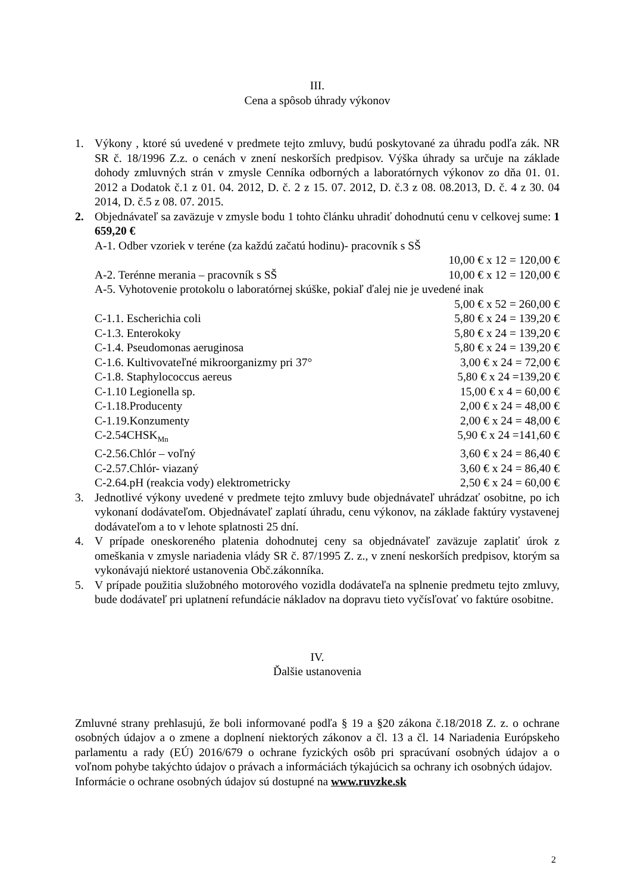III.
Cena a spôsob úhrady výkonov
1. Výkony , ktoré sú uvedené v predmete tejto zmluvy, budú poskytované za úhradu podľa zák. NR SR č. 18/1996 Z.z. o cenách v znení neskorších predpisov. Výška úhrady sa určuje na základe dohody zmluvných strán v zmysle Cenníka odborných a laboratórnych výkonov zo dňa 01. 01. 2012 a Dodatok č.1 z 01. 04. 2012, D. č. 2 z 15. 07. 2012, D. č.3 z 08. 08.2013, D. č. 4 z 30. 04 2014, D. č.5 z 08. 07. 2015.
2. Objednávateľ sa zaväzuje v zmysle bodu 1 tohto článku uhradiť dohodnutú cenu v celkovej sume: 1 659,20 €
A-1. Odber vzoriek v teréne (za každú začatú hodinu)- pracovník s SŠ
10,00 € x 12 = 120,00 €
A-2. Terénne merania – pracovník s SŠ 10,00 € x 12 = 120,00 €
A-5. Vyhotovenie protokolu o laboratórnej skúške, pokiaľ ďalej nie je uvedené inak
5,00 € x 52 = 260,00 €
C-1.1. Escherichia coli 5,80 € x 24 = 139,20 €
C-1.3. Enterokoky 5,80 € x 24 = 139,20 €
C-1.4. Pseudomonas aeruginosa 5,80 € x 24 = 139,20 €
C-1.6. Kultivovateľné mikroorganizmy pri 37° 3,00 € x 24 = 72,00 €
C-1.8. Staphylococcus aereus 5,80 € x 24 =139,20 €
C-1.10 Legionella sp. 15,00 € x 4 = 60,00 €
C-1.18.Producenty 2,00 € x 24 = 48,00 €
C-1.19.Konzumenty 2,00 € x 24 = 48,00 €
C-2.54CHSK<sub>Mn</sub> 5,90 € x 24 =141,60 €
C-2.56.Chlór – voľný 3,60 € x 24 = 86,40 €
C-2.57.Chlór- viazaný 3,60 € x 24 = 86,40 €
C-2.64.pH (reakcia vody) elektrometricky 2,50 € x 24 = 60,00 €
3. Jednotlivé výkony uvedené v predmete tejto zmluvy bude objednávateľ uhrádzať osobitne, po ich vykonaní dodávateľom. Objednávateľ zaplatí úhradu, cenu výkonov, na základe faktúry vystavenej dodávateľom a to v lehote splatnosti 25 dní.
4. V prípade oneskoreného platenia dohodnutej ceny sa objednávateľ zaväzuje zaplatiť úrok z omeškania v zmysle nariadenia vlády SR č. 87/1995 Z. z., v znení neskorších predpisov, ktorým sa vykonávajú niektoré ustanovenia Obč.zákonníka.
5. V prípade použitia služobného motorového vozidla dodávateľa na splnenie predmetu tejto zmluvy, bude dodávateľ pri uplatnení refundácie nákladov na dopravu tieto vyčísľovať vo faktúre osobitne.
IV.
Ďalšie ustanovenia
Zmluvné strany prehlasujú, že boli informované podľa § 19 a §20 zákona č.18/2018 Z. z. o ochrane osobných údajov a o zmene a doplnení niektorých zákonov a čl. 13 a čl. 14 Nariadenia Európskeho parlamentu a rady (EÚ) 2016/679 o ochrane fyzických osôb pri spracúvaní osobných údajov a o voľnom pohybe takýchto údajov o právach a informáciách týkajúcich sa ochrany ich osobných údajov.
Informácie o ochrane osobných údajov sú dostupné na www.ruvzke.sk
2